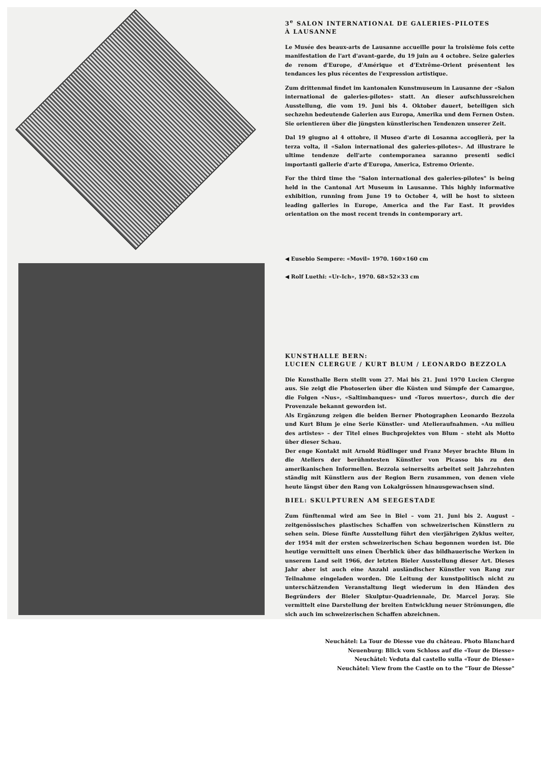3<sup>e</sup> SALON INTERNATIONAL DE GALERIES-PILOTES
À LAUSANNE
Le Musée des beaux-arts de Lausanne accueille pour la troisième fois cette manifestation de l'art d'avant-garde, du 19 juin au 4 octobre. Seize galeries de renom d'Europe, d'Amérique et d'Extrême-Orient présentent les tendances les plus récentes de l'expression artistique.
Zum drittenmal findet im kantonalen Kunstmuseum in Lausanne der «Salon international de galeries-pilotes» statt. An dieser aufschlussreichen Ausstellung, die vom 19. Juni bis 4. Oktober dauert, beteiligen sich sechzehn bedeutende Galerien aus Europa, Amerika und dem Fernen Osten. Sie orientieren über die jüngsten künstlerischen Tendenzen unserer Zeit.
Dal 19 giugno al 4 ottobre, il Museo d'arte di Losanna accoglierà, per la terza volta, il «Salon international des galeries-pilotes». Ad illustrare le ultime tendenze dell'arte contemporanea saranno presenti sedici importanti gallerie d'arte d'Europa, America, Estremo Oriente.
For the third time the "Salon international des galeries-pilotes" is being held in the Cantonal Art Museum in Lausanne. This highly informative exhibition, running from June 19 to October 4, will be host to sixteen leading galleries in Europe, America and the Far East. It provides orientation on the most recent trends in contemporary art.
◀ Eusebio Sempere: «Movil» 1970. 160×160 cm
◀ Rolf Luethi: «Ur-Ich», 1970. 68×52×33 cm
KUNSTHALLE BERN:
LUCIEN CLERGUE / KURT BLUM / LEONARDO BEZZOLA
Die Kunsthalle Bern stellt vom 27. Mai bis 21. Juni 1970 Lucien Clergue aus. Sie zeigt die Photoserien über die Küsten und Sümpfe der Camargue, die Folgen «Nus», «Saltimbanques» und «Toros muertos», durch die der Provenzale bekannt geworden ist.
Als Ergänzung zeigen die beiden Berner Photographen Leonardo Bezzola und Kurt Blum je eine Serie Künstler- und Atelieraufnahmen. «Au milieu des artistes» – der Titel eines Buchprojektes von Blum – steht als Motto über dieser Schau.
Der enge Kontakt mit Arnold Rüdlinger und Franz Meyer brachte Blum in die Ateliers der berühmtesten Künstler von Picasso bis zu den amerikanischen Informellen. Bezzola seinerseits arbeitet seit Jahrzehnten ständig mit Künstlern aus der Region Bern zusammen, von denen viele heute längst über den Rang von Lokalgrössen hinausgewachsen sind.
BIEL: SKULPTUREN AM SEEGESTADE
Zum fünftenmal wird am See in Biel – vom 21. Juni bis 2. August – zeitgenössisches plastisches Schaffen von schweizerischen Künstlern zu sehen sein. Diese fünfte Ausstellung führt den vierjährigen Zyklus weiter, der 1954 mit der ersten schweizerischen Schau begonnen worden ist. Die heutige vermittelt uns einen Überblick über das bildhauerische Werken in unserem Land seit 1966, der letzten Bieler Ausstellung dieser Art. Dieses Jahr aber ist auch eine Anzahl ausländischer Künstler von Rang zur Teilnahme eingeladen worden. Die Leitung der kunstpolitisch nicht zu unterschätzenden Veranstaltung liegt wiederum in den Händen des Begründers der Bieler Skulptur-Quadriennale, Dr. Marcel Joray. Sie vermittelt eine Darstellung der breiten Entwicklung neuer Strömungen, die sich auch im schweizerischen Schaffen abzeichnen.
Neuchâtel: La Tour de Diesse vue du château. Photo Blanchard
Neuenburg: Blick vom Schloss auf die «Tour de Diesse»
Neuchâtel: Veduta dal castello sulla «Tour de Diesse»
Neuchâtel: View from the Castle on to the "Tour de Diesse"